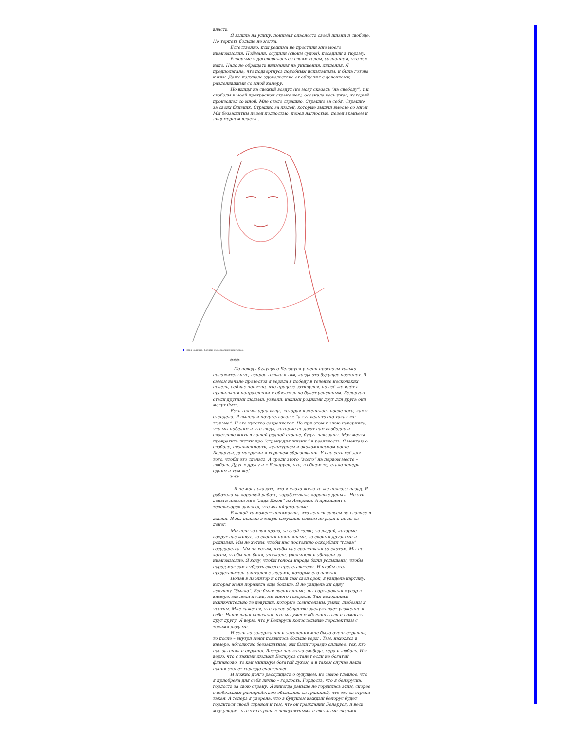власть.
Я вышла на улицу, понимая опасность своей жизни и свободе. Но терпеть больше не могла.
Естественно, псы режима не простили мне моего инакомыслия. Поймали, осудили (своим судом), посадили в тюрьму.
В тюрьме я договорилась со своим телом, сознанием, что так надо. Надо не обращать внимания на унижения, лишения. Я предполагала, что подвергнусь подобным испытаниям, и была готова к ним. Даже получала удовольствие от общения с девочками, разделившими со мной камеру.
Но выйдя на свежий воздух (не могу сказать “на свободу”, т.к. свободы в моей прекрасной стране нет), осознала весь ужас, который произошел со мной. Мне стало страшно. Страшно за себя. Страшно за своих близких. Страшно за людей, которые вышли вместе со мной. Мы беззащитны перед подлостью, перед наглостью, перед враньем и лицемерием власти..
Надя Саяпина. Коллаж из нескольких портретов.
***
– По поводу будущего Беларуси у меня прогнозы только положительные, вопрос только в том, когда это будущее настанет. В самом начале протестов я верила в победу в течение нескольких недель, сейчас понятно, что процесс затянулся, но всё же идёт в правильном направлении и обязательно будет успешным. Белорусы стали другими людьми, узнали, какими родными друг для друга они могут быть.
Есть только одна вещь, которая изменилась после того, как я отсидела. Я вышла и почувствовала: “а тут ведь точно такая же тюрьма”. И это чувство сохраняется. Но при этом я знаю наверняка, что мы победим и что люди, которые не дают нам свободно и счастливо жить в нашей родной стране, будут наказаны. Моя мечта – превратить шутки про “страну для жизни ” в реальность. Я мечтаю о свободе, независимости, культурном и экономическом росте Беларуси, демократии и хорошем образовании. У нас есть всё для того, чтобы это сделать. А среди этого “всего” на первом месте – любовь. Друг к другу и к Беларуси, что, в общем-то, стало теперь одним и тем же!
***
– Я не могу сказать, что я плохо жила те же полгода назад. Я работала на хорошей работе, зарабатывала хорошие деньги. Но эти деньги платил мне “дядя Джон” из Америки. А президент с телевизоров заявлял, что мы яйцеголовые.
В какой-то момент понимаешь, что деньги совсем не главное в жизни. И мы попали в такую ситуацию совсем не ради и не из-за денег.
Мы шли за свои права, за свой голос, за людей, которые вокруг нас живут, за своими принципами, за своими друзьями и родными. Мы не хотим, чтобы нас постоянно оскорблял “глава” государства. Мы не хотим, чтобы нас сравнивали со скотом. Мы не хотим, чтобы нас били, унижали, увольняли и убивали за инакомыслие. Я хочу, чтобы голоса народа были услышаны, чтобы народ мог сам выбрать своего представителя. И чтобы этот представитель считался с людьми, которые его наняли.
Попав в изолятор и отбыв там свой срок, я увидела картину, которая меня поразила еще больше. Я не увидела ни одну девушку-“быдло”. Все были воспитанные, мы сортировали мусор в камере, мы пели песни, мы много говорили. Там находились исключительно те девушки, которые сознательны, умны, любезны и честны. Мне кажется, что такое общество заслуживает уважение к себе. Наши люди показали, что мы умеем объединяться и помогать друг другу. Я верю, что у Беларуси колоссальные перспективы с такими людьми.
И если до задержания и заточения мне было очень страшно, то после – внутри меня появилось больше веры.. Там, находясь в камере, абсолютно беззащитные, мы были гораздо сильнее, тех, кто нас заточил и охранял. Внутри нас жила свобода, вера и любовь. И я верю, что с такими людьми Беларусь станет если не богатой финансово, то как минимум богатой духом, а в таком случае наша нация станет гораздо счастливее.
И можно долго рассуждать о будущем, но самое главное, что я приобрела для себя лично – гордость. Гордость, что я белоруска, гордость за свою страну. Я никогда раньше не гордилась этим, скорее с небольшим расстройством объясняла за границей, что это за страна такая. А теперь я уверена, что в будущем каждый белорус будет гордиться своей страной и тем, что он гражданин Беларуси, и весь мир увидит, что это страна с невероятными и светлыми людьми.